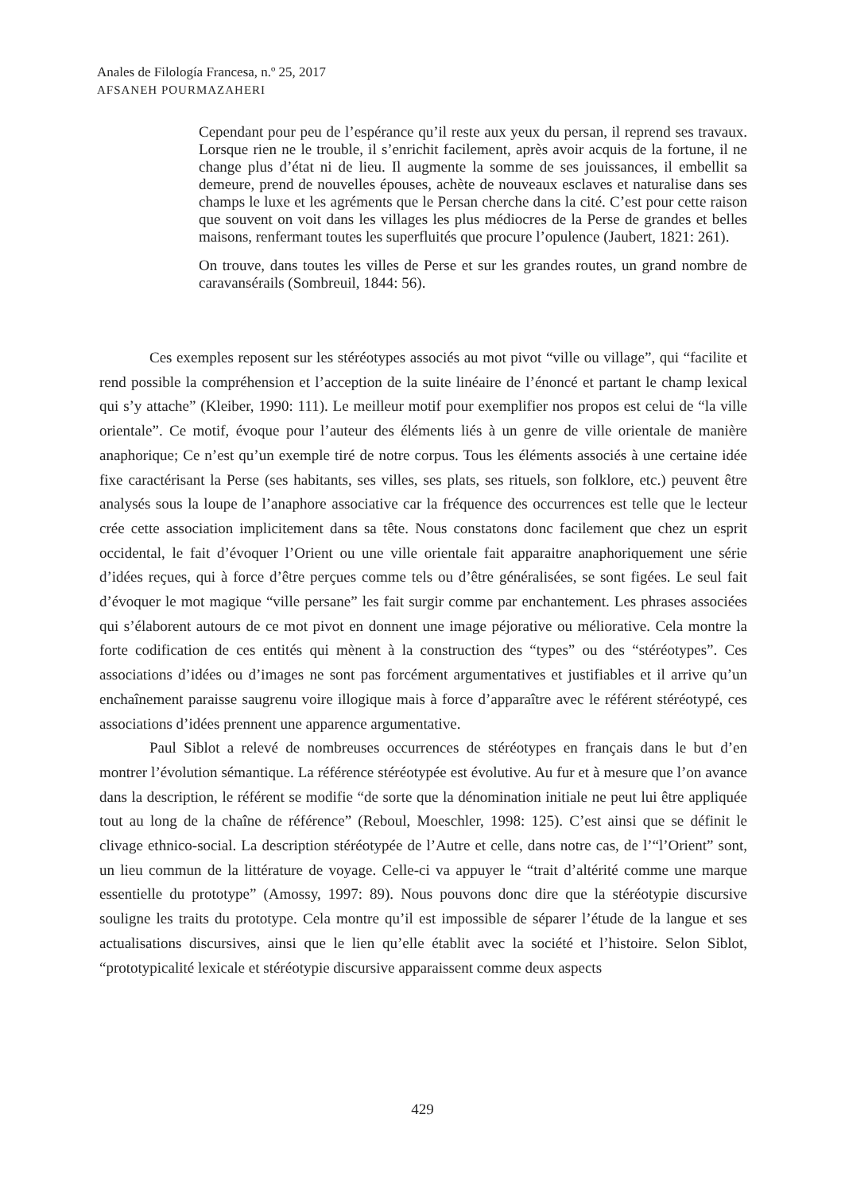Anales de Filología Francesa, n.º 25, 2017
AFSANEH POURMAZAHERI
Cependant pour peu de l’espérance qu’il reste aux yeux du persan, il reprend ses travaux. Lorsque rien ne le trouble, il s’enrichit facilement, après avoir acquis de la fortune, il ne change plus d’état ni de lieu. Il augmente la somme de ses jouissances, il embellit sa demeure, prend de nouvelles épouses, achète de nouveaux esclaves et naturalise dans ses champs le luxe et les agréments que le Persan cherche dans la cité. C’est pour cette raison que souvent on voit dans les villages les plus médiocres de la Perse de grandes et belles maisons, renfermant toutes les superfluités que procure l’opulence (Jaubert, 1821: 261).
On trouve, dans toutes les villes de Perse et sur les grandes routes, un grand nombre de caravansérails (Sombreuil, 1844: 56).
Ces exemples reposent sur les stéréotypes associés au mot pivot “ville ou village”, qui “facilite et rend possible la compréhension et l’acception de la suite linéaire de l’énoncé et partant le champ lexical qui s’y attache” (Kleiber, 1990: 111). Le meilleur motif pour exemplifier nos propos est celui de “la ville orientale”. Ce motif, évoque pour l’auteur des éléments liés à un genre de ville orientale de manière anaphorique; Ce n’est qu’un exemple tiré de notre corpus. Tous les éléments associés à une certaine idée fixe caractérisant la Perse (ses habitants, ses villes, ses plats, ses rituels, son folklore, etc.) peuvent être analysés sous la loupe de l’anaphore associative car la fréquence des occurrences est telle que le lecteur crée cette association implicitement dans sa tête. Nous constatons donc facilement que chez un esprit occidental, le fait d’évoquer l’Orient ou une ville orientale fait apparaitre anaphoriquement une série d’idées reçues, qui à force d’être perçues comme tels ou d’être généralisées, se sont figées. Le seul fait d’évoquer le mot magique “ville persane” les fait surgir comme par enchantement. Les phrases associées qui s’élaborent autours de ce mot pivot en donnent une image péjorative ou méliorative. Cela montre la forte codification de ces entités qui mènent à la construction des “types” ou des “stéréotypes”. Ces associations d’idées ou d’images ne sont pas forcément argumentatives et justifiables et il arrive qu’un enchaînement paraisse saugrenu voire illogique mais à force d’apparaître avec le référent stéréotypé, ces associations d’idées prennent une apparence argumentative.
Paul Siblot a relevé de nombreuses occurrences de stéréotypes en français dans le but d’en montrer l’évolution sémantique. La référence stéréotypée est évolutive. Au fur et à mesure que l’on avance dans la description, le référent se modifie “de sorte que la dénomination initiale ne peut lui être appliquée tout au long de la chaîne de référence” (Reboul, Moeschler, 1998: 125). C’est ainsi que se définit le clivage ethnico-social. La description stéréotypée de l’Autre et celle, dans notre cas, de l’“l’Orient” sont, un lieu commun de la littérature de voyage. Celle-ci va appuyer le “trait d’altérité comme une marque essentielle du prototype” (Amossy, 1997: 89). Nous pouvons donc dire que la stéréotypie discursive souligne les traits du prototype. Cela montre qu’il est impossible de séparer l’étude de la langue et ses actualisations discursives, ainsi que le lien qu’elle établit avec la société et l’histoire. Selon Siblot, “prototypicalité lexicale et stéréotypie discursive apparaissent comme deux aspects
429